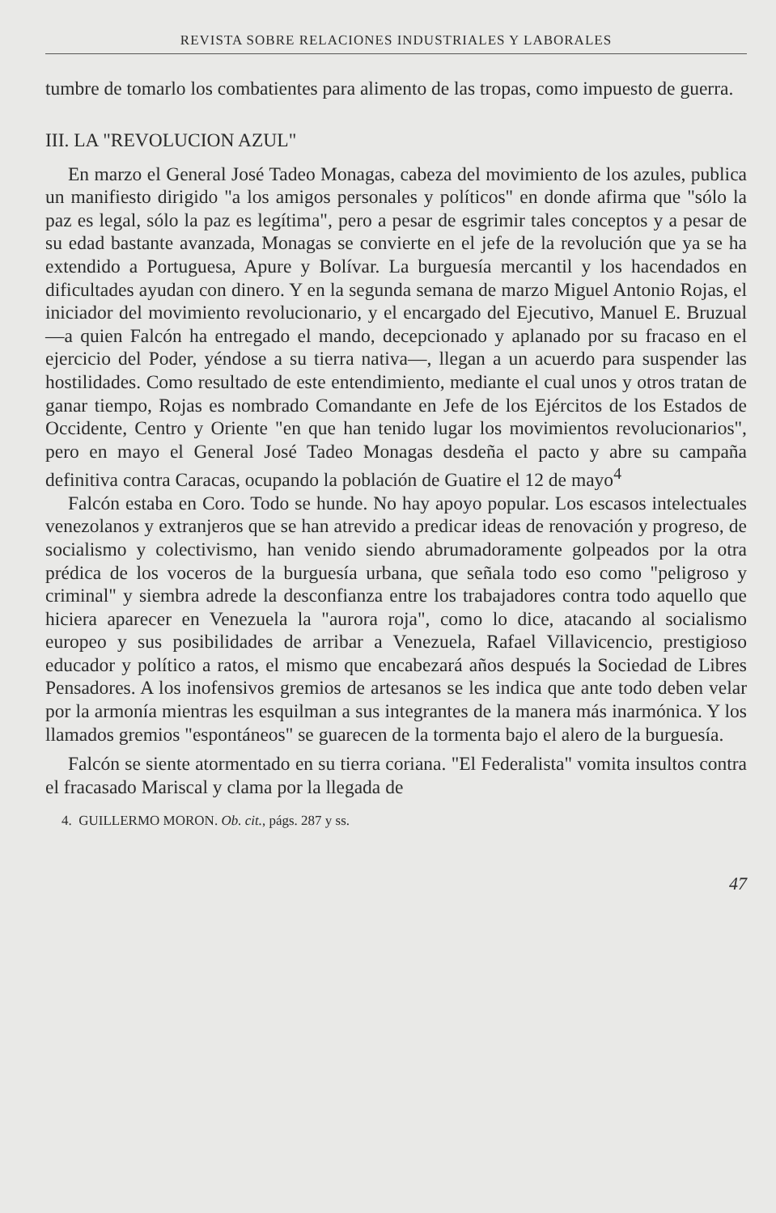REVISTA SOBRE RELACIONES INDUSTRIALES Y LABORALES
tumbre de tomarlo los combatientes para alimento de las tropas, como impuesto de guerra.
III. LA "REVOLUCION AZUL"
En marzo el General José Tadeo Monagas, cabeza del movimiento de los azules, publica un manifiesto dirigido "a los amigos personales y políticos" en donde afirma que "sólo la paz es legal, sólo la paz es legítima", pero a pesar de esgrimir tales conceptos y a pesar de su edad bastante avanzada, Monagas se convierte en el jefe de la revolución que ya se ha extendido a Portuguesa, Apure y Bolívar. La burguesía mercantil y los hacendados en dificultades ayudan con dinero. Y en la segunda semana de marzo Miguel Antonio Rojas, el iniciador del movimiento revolucionario, y el encargado del Ejecutivo, Manuel E. Bruzual —a quien Falcón ha entregado el mando, decepcionado y aplanado por su fracaso en el ejercicio del Poder, yéndose a su tierra nativa—, llegan a un acuerdo para suspender las hostilidades. Como resultado de este entendimiento, mediante el cual unos y otros tratan de ganar tiempo, Rojas es nombrado Comandante en Jefe de los Ejércitos de los Estados de Occidente, Centro y Oriente "en que han tenido lugar los movimientos revolucionarios", pero en mayo el General José Tadeo Monagas desdeña el pacto y abre su campaña definitiva contra Caracas, ocupando la población de Guatire el 12 de mayo<sup>4</sup>
Falcón estaba en Coro. Todo se hunde. No hay apoyo popular. Los escasos intelectuales venezolanos y extranjeros que se han atrevido a predicar ideas de renovación y progreso, de socialismo y colectivismo, han venido siendo abrumadoramente golpeados por la otra prédica de los voceros de la burguesía urbana, que señala todo eso como "peligroso y criminal" y siembra adrede la desconfianza entre los trabajadores contra todo aquello que hiciera aparecer en Venezuela la "aurora roja", como lo dice, atacando al socialismo europeo y sus posibilidades de arribar a Venezuela, Rafael Villavicencio, prestigioso educador y político a ratos, el mismo que encabezará años después la Sociedad de Libres Pensadores. A los inofensivos gremios de artesanos se les indica que ante todo deben velar por la armonía mientras les esquilman a sus integrantes de la manera más inarmónica. Y los llamados gremios "espontáneos" se guarecen de la tormenta bajo el alero de la burguesía.
Falcón se siente atormentado en su tierra coriana. "El Federalista" vomita insultos contra el fracasado Mariscal y clama por la llegada de
4. GUILLERMO MORON. Ob. cit., págs. 287 y ss.
47